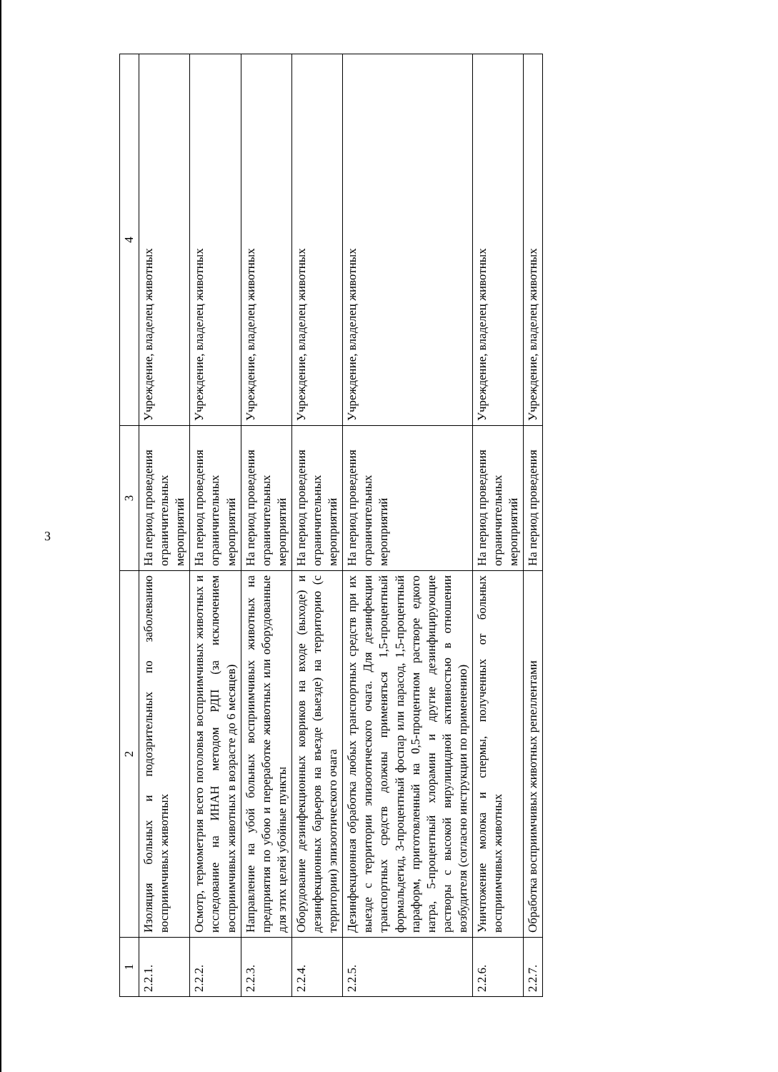3
| 1 | 2 | 3 | 4 |
| --- | --- | --- | --- |
| 2.2.1. | Изоляция больных и подозрительных по заболеванию восприимчивых животных | На период проведения ограничительных мероприятий | Учреждение, владелец животных |
| 2.2.2. | Осмотр, термометрия всего поголовья восприимчивых животных и исследование на ИНАН методом РДП (за исключением восприимчивых животных в возрасте до 6 месяцев) | На период проведения ограничительных мероприятий | Учреждение, владелец животных |
| 2.2.3. | Направление на убой больных восприимчивых животных на предприятия по убою и переработке животных или оборудованные для этих целей убойные пункты | На период проведения ограничительных мероприятий | Учреждение, владелец животных |
| 2.2.4. | Оборудование дезинфекционных ковриков на входе (выходе) и дезинфекционных барьеров на въезде (выезде) на территорию (с территории) эпизоотического очага | На период проведения ограничительных мероприятий | Учреждение, владелец животных |
| 2.2.5. | Дезинфекционная обработка любых транспортных средств при их выезде с территории эпизоотического очага. Для дезинфекции транспортных средств должны применяться 1,5-процентный формальдегид, 3-процентный фоспар или парасод, 1,5-процентный параформ, приготовленный на 0,5-процентном растворе едкого натра, 5-процентный хлорамин и другие дезинфицирующие растворы с высокой вирулицидной активностью в отношении возбудителя (согласно инструкции по применению) | На период проведения ограничительных мероприятий | Учреждение, владелец животных |
| 2.2.6. | Уничтожение молока и спермы, полученных от больных восприимчивых животных | На период проведения ограничительных мероприятий | Учреждение, владелец животных |
| 2.2.7. | Обработка восприимчивых животных репеллентами | На период проведения | Учреждение, владелец животных |